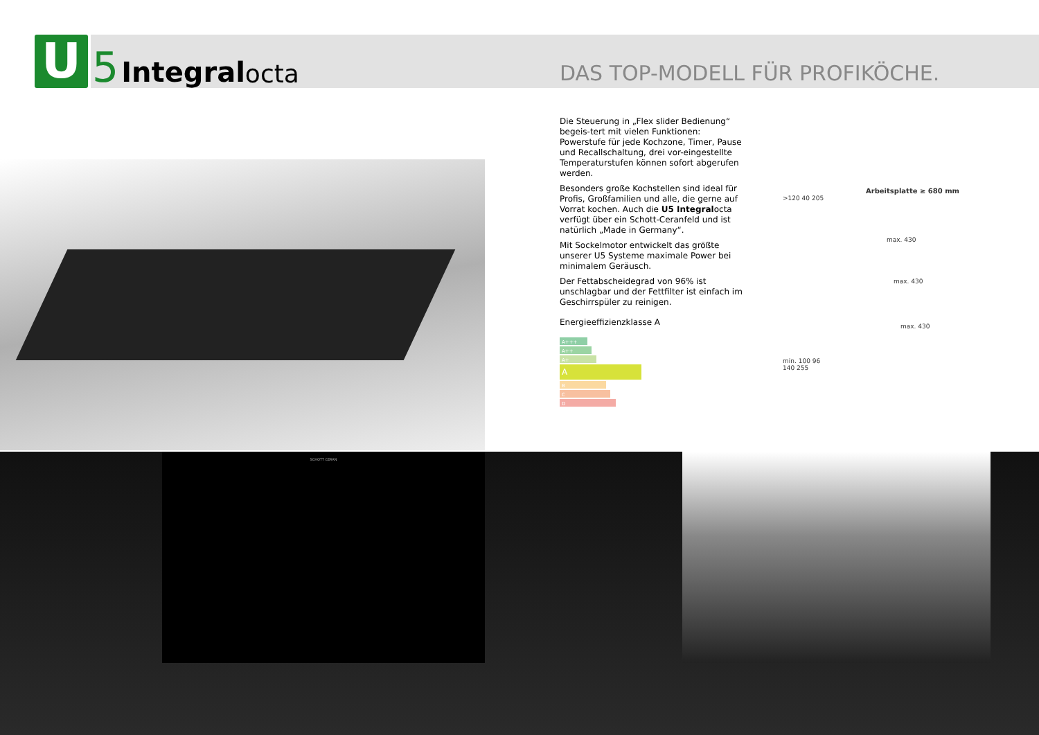U
5 Integral octa
DAS TOP-MODELL FÜR PROFIKÖCHE.
Die Steuerung in „Flex slider Bedienung“ begeis-tert mit vielen Funktionen: Powerstufe für jede Kochzone, Timer, Pause und Recallschaltung, drei vor-eingestellte Temperaturstufen können sofort abgerufen werden.
Besonders große Kochstellen sind ideal für Profis, Großfamilien und alle, die gerne auf Vorrat kochen. Auch die U5 Integralocta verfügt über ein Schott-Ceranfeld und ist natürlich „Made in Germany“.
Mit Sockelmotor entwickelt das größte unserer U5 Systeme maximale Power bei minimalem Geräusch.
Der Fettabscheidegrad von 96% ist unschlagbar und der Fettfilter ist einfach im Geschirrspüler zu reinigen.
Energieeffizienzklasse A
A+++
A++
A+
A
B
C
D
Arbeitsplatte ≥ 680 mm
>120 40 205
max. 430
max. 430
max. 430
min. 100 96
140 255
SCHOTT CERAN